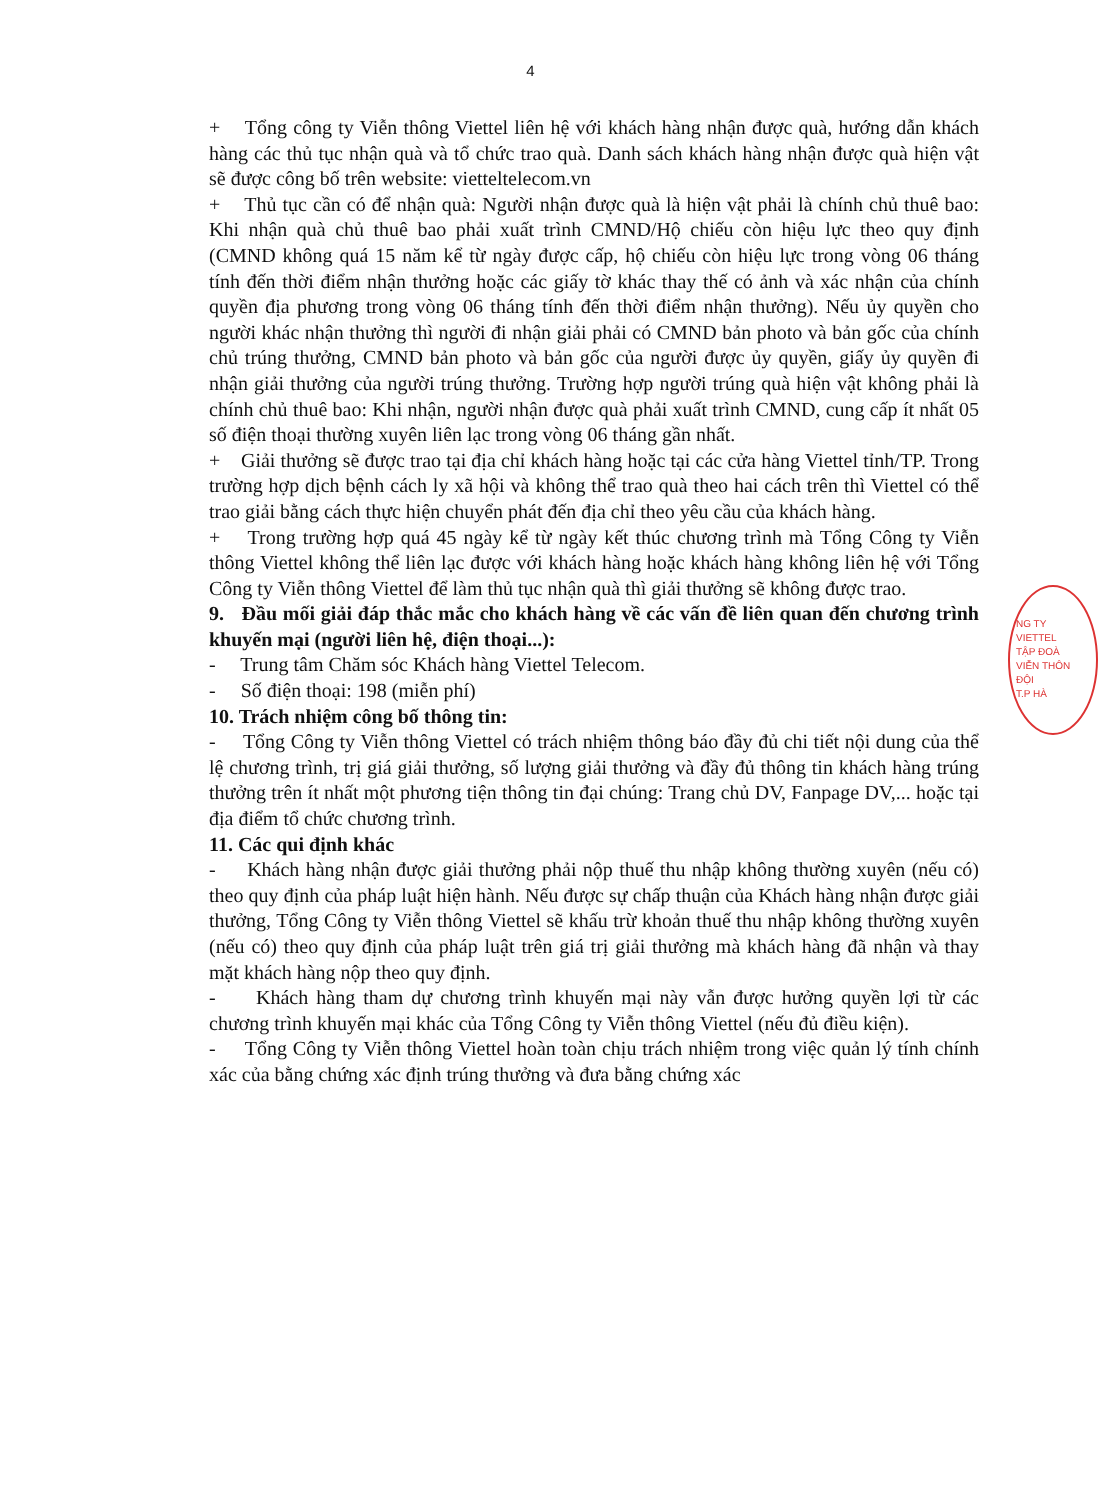4
+ Tổng công ty Viễn thông Viettel liên hệ với khách hàng nhận được quà, hướng dẫn khách hàng các thủ tục nhận quà và tổ chức trao quà. Danh sách khách hàng nhận được quà hiện vật sẽ được công bố trên website: vietteltelecom.vn
+ Thủ tục cần có để nhận quà: Người nhận được quà là hiện vật phải là chính chủ thuê bao: Khi nhận quà chủ thuê bao phải xuất trình CMND/Hộ chiếu còn hiệu lực theo quy định (CMND không quá 15 năm kể từ ngày được cấp, hộ chiếu còn hiệu lực trong vòng 06 tháng tính đến thời điểm nhận thưởng hoặc các giấy tờ khác thay thế có ảnh và xác nhận của chính quyền địa phương trong vòng 06 tháng tính đến thời điểm nhận thưởng). Nếu ủy quyền cho người khác nhận thưởng thì người đi nhận giải phải có CMND bản photo và bản gốc của chính chủ trúng thưởng, CMND bản photo và bản gốc của người được ủy quyền, giấy ủy quyền đi nhận giải thưởng của người trúng thưởng. Trường hợp người trúng quà hiện vật không phải là chính chủ thuê bao: Khi nhận, người nhận được quà phải xuất trình CMND, cung cấp ít nhất 05 số điện thoại thường xuyên liên lạc trong vòng 06 tháng gần nhất.
+ Giải thưởng sẽ được trao tại địa chỉ khách hàng hoặc tại các cửa hàng Viettel tỉnh/TP. Trong trường hợp dịch bệnh cách ly xã hội và không thể trao quà theo hai cách trên thì Viettel có thể trao giải bằng cách thực hiện chuyển phát đến địa chỉ theo yêu cầu của khách hàng.
+ Trong trường hợp quá 45 ngày kể từ ngày kết thúc chương trình mà Tổng Công ty Viễn thông Viettel không thể liên lạc được với khách hàng hoặc khách hàng không liên hệ với Tổng Công ty Viễn thông Viettel để làm thủ tục nhận quà thì giải thưởng sẽ không được trao.
9. Đầu mối giải đáp thắc mắc cho khách hàng về các vấn đề liên quan đến chương trình khuyến mại (người liên hệ, điện thoại...):
- Trung tâm Chăm sóc Khách hàng Viettel Telecom.
- Số điện thoại: 198 (miễn phí)
10. Trách nhiệm công bố thông tin:
- Tổng Công ty Viễn thông Viettel có trách nhiệm thông báo đầy đủ chi tiết nội dung của thể lệ chương trình, trị giá giải thưởng, số lượng giải thưởng và đầy đủ thông tin khách hàng trúng thưởng trên ít nhất một phương tiện thông tin đại chúng: Trang chủ DV, Fanpage DV,... hoặc tại địa điểm tổ chức chương trình.
11. Các qui định khác
- Khách hàng nhận được giải thưởng phải nộp thuế thu nhập không thường xuyên (nếu có) theo quy định của pháp luật hiện hành. Nếu được sự chấp thuận của Khách hàng nhận được giải thưởng, Tổng Công ty Viễn thông Viettel sẽ khấu trừ khoản thuế thu nhập không thường xuyên (nếu có) theo quy định của pháp luật trên giá trị giải thưởng mà khách hàng đã nhận và thay mặt khách hàng nộp theo quy định.
- Khách hàng tham dự chương trình khuyến mại này vẫn được hưởng quyền lợi từ các chương trình khuyến mại khác của Tổng Công ty Viễn thông Viettel (nếu đủ điều kiện).
- Tổng Công ty Viễn thông Viettel hoàn toàn chịu trách nhiệm trong việc quản lý tính chính xác của bằng chứng xác định trúng thưởng và đưa bằng chứng xác
NG TY
VIETTEL
TẬP ĐOÀ
VIỄN THÔN
ĐỘI
T.P HÀ